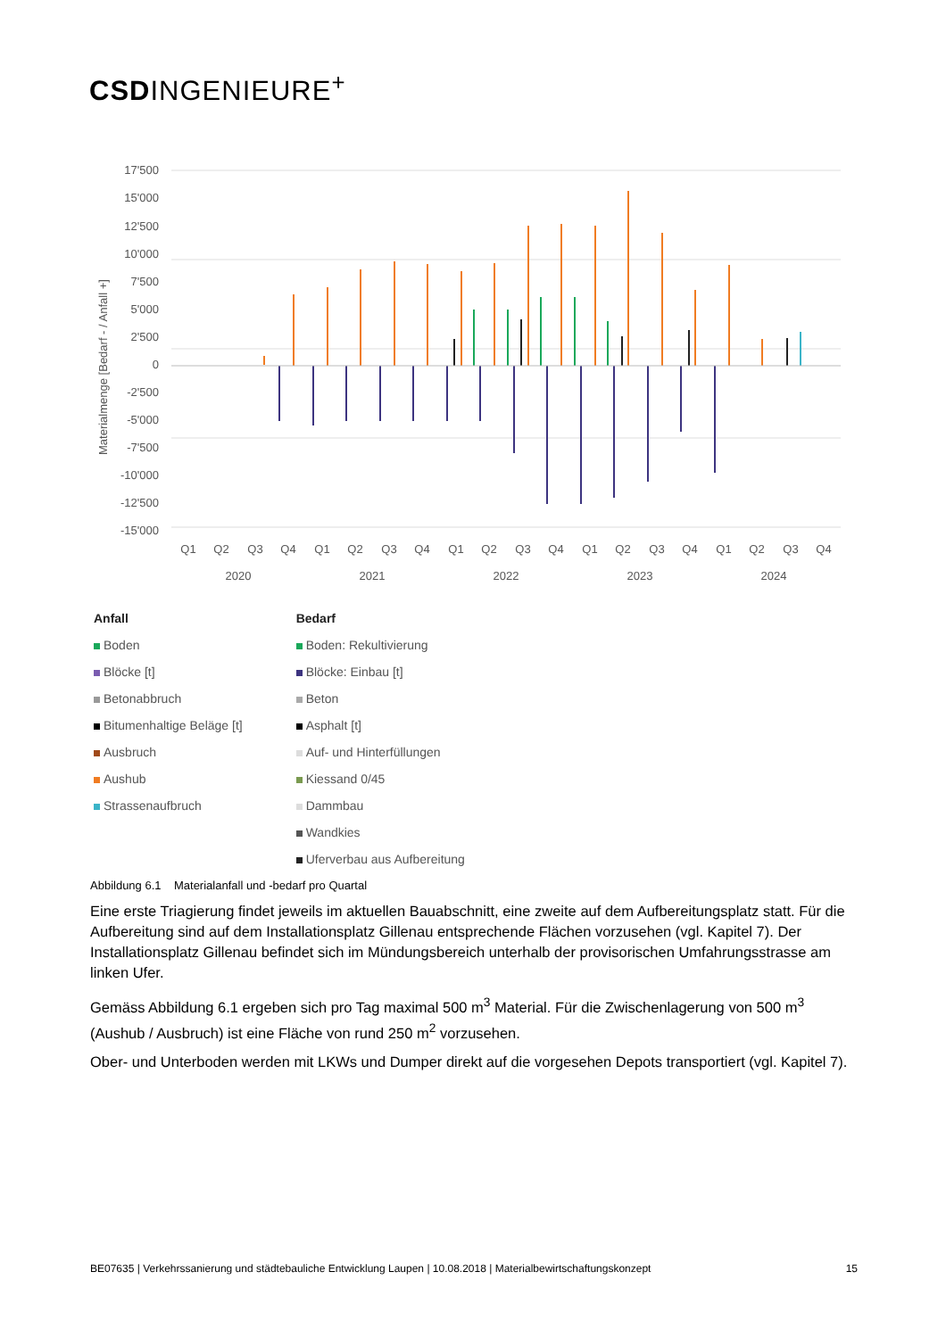CSDINGENIEURE<sup>+</sup>
17'500
15'000
12'500
10'000
7'500
5'000
2'500
0
-2'500
-5'000
-7'500
-10'000
-12'500
-15'000
Materialmenge [Bedarf - / Anfall +]
Q1
Q2
Q3
Q4
Q1
Q2
Q3
Q4
Q1
Q2
Q3
Q4
Q1
Q2
Q3
Q4
Q1
Q2
Q3
Q4
2020
2021
2022
2023
2024
Anfall
Boden
Blöcke [t]
Betonabbruch
Bitumenhaltige Beläge [t]
Ausbruch
Aushub
Strassenaufbruch
Bedarf
Boden: Rekultivierung
Blöcke: Einbau [t]
Beton
Asphalt [t]
Auf- und Hinterfüllungen
Kiessand 0/45
Dammbau
Wandkies
Uferverbau aus Aufbereitung
Abbildung 6.1 Materialanfall und -bedarf pro Quartal
Eine erste Triagierung findet jeweils im aktuellen Bauabschnitt, eine zweite auf dem Aufbereitungsplatz statt. Für die Aufbereitung sind auf dem Installationsplatz Gillenau entsprechende Flächen vorzusehen (vgl. Kapitel 7). Der Installationsplatz Gillenau befindet sich im Mündungsbereich unterhalb der provisorischen Umfahrungsstrasse am linken Ufer.
Gemäss Abbildung 6.1 ergeben sich pro Tag maximal 500 m<sup>3</sup> Material. Für die Zwischenlagerung von 500 m<sup>3</sup> (Aushub / Ausbruch) ist eine Fläche von rund 250 m<sup>2</sup> vorzusehen.
Ober- und Unterboden werden mit LKWs und Dumper direkt auf die vorgesehen Depots transportiert (vgl. Kapitel 7).
BE07635 | Verkehrssanierung und städtebauliche Entwicklung Laupen | 10.08.2018 | Materialbewirtschaftungskonzept 15